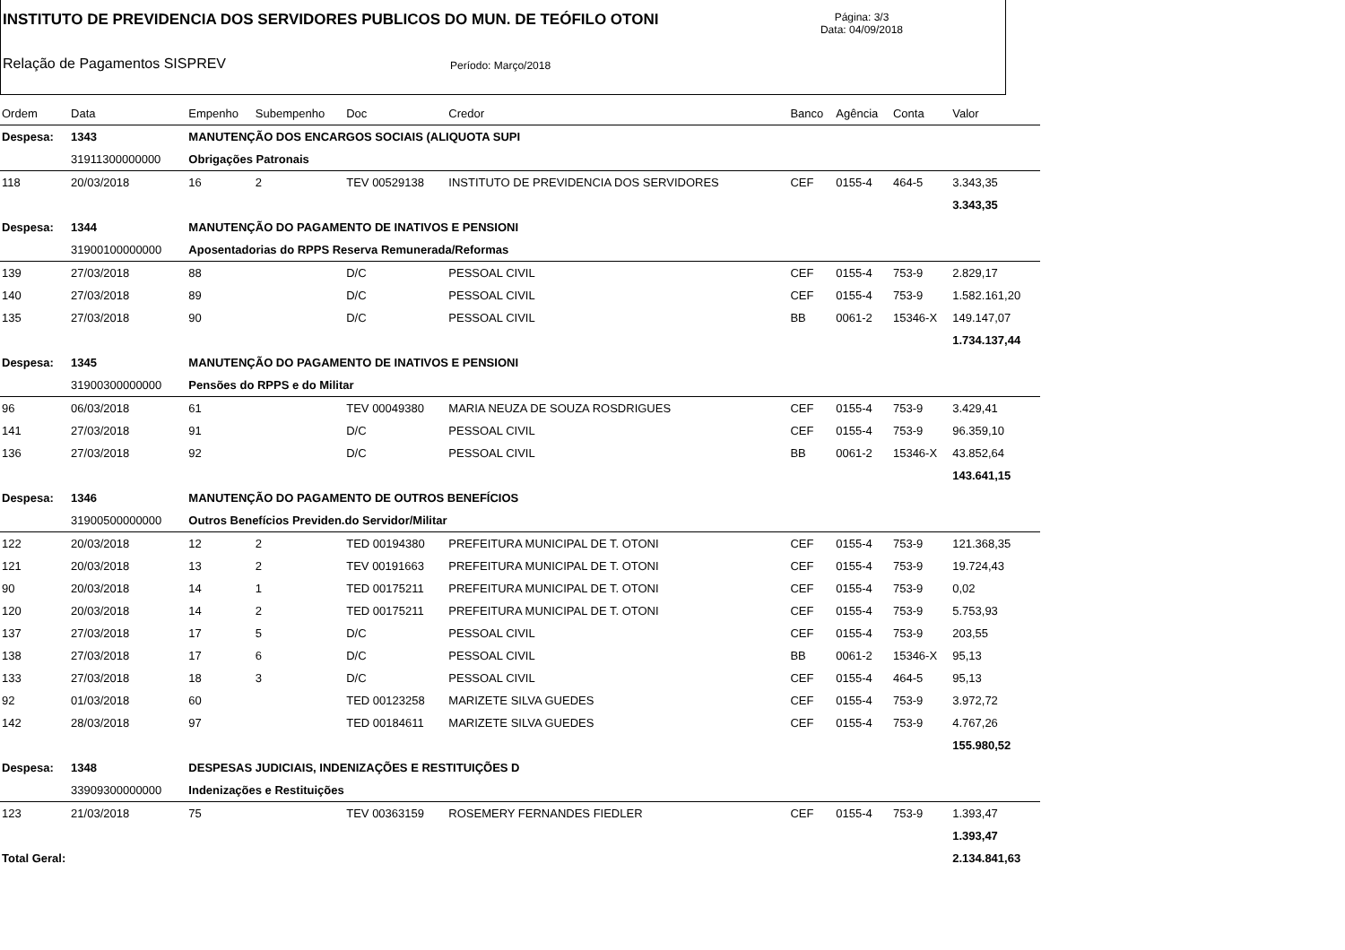INSTITUTO DE PREVIDENCIA DOS SERVIDORES PUBLICOS DO MUN. DE TEÓFILO OTONI
Página: 3/3
Data: 04/09/2018
Relação de Pagamentos SISPREV Período: Março/2018
| Ordem | Data | Empenho | Subempenho | Doc | Credor | Banco | Agência | Conta | Valor |
| --- | --- | --- | --- | --- | --- | --- | --- | --- | --- |
| Despesa: | 1343 | MANUTENÇÃO DOS ENCARGOS SOCIAIS (ALIQUOTA SUPI | | | | | | | |
| | 31911300000000 | Obrigações Patronais | | | | | | | |
| 118 | 20/03/2018 | 16 | 2 | TEV 00529138 | INSTITUTO DE PREVIDENCIA DOS SERVIDORES | CEF | 0155-4 | 464-5 | 3.343,35 |
| | | | | | | | | | 3.343,35 |
| Despesa: | 1344 | MANUTENÇÃO DO PAGAMENTO DE INATIVOS E PENSIONI | | | | | | | |
| | 31900100000000 | Aposentadorias do RPPS Reserva Remunerada/Reformas | | | | | | | |
| 139 | 27/03/2018 | 88 | | D/C | PESSOAL CIVIL | CEF | 0155-4 | 753-9 | 2.829,17 |
| 140 | 27/03/2018 | 89 | | D/C | PESSOAL CIVIL | CEF | 0155-4 | 753-9 | 1.582.161,20 |
| 135 | 27/03/2018 | 90 | | D/C | PESSOAL CIVIL | BB | 0061-2 | 15346-X | 149.147,07 |
| | | | | | | | | | 1.734.137,44 |
| Despesa: | 1345 | MANUTENÇÃO DO PAGAMENTO DE INATIVOS E PENSIONI | | | | | | | |
| | 31900300000000 | Pensões do RPPS e do Militar | | | | | | | |
| 96 | 06/03/2018 | 61 | | TEV 00049380 | MARIA NEUZA DE SOUZA ROSDRIGUES | CEF | 0155-4 | 753-9 | 3.429,41 |
| 141 | 27/03/2018 | 91 | | D/C | PESSOAL CIVIL | CEF | 0155-4 | 753-9 | 96.359,10 |
| 136 | 27/03/2018 | 92 | | D/C | PESSOAL CIVIL | BB | 0061-2 | 15346-X | 43.852,64 |
| | | | | | | | | | 143.641,15 |
| Despesa: | 1346 | MANUTENÇÃO DO PAGAMENTO DE OUTROS BENEFÍCIOS | | | | | | | |
| | 31900500000000 | Outros Benefícios Previden.do Servidor/Militar | | | | | | | |
| 122 | 20/03/2018 | 12 | 2 | TED 00194380 | PREFEITURA MUNICIPAL DE T. OTONI | CEF | 0155-4 | 753-9 | 121.368,35 |
| 121 | 20/03/2018 | 13 | 2 | TEV 00191663 | PREFEITURA MUNICIPAL DE T. OTONI | CEF | 0155-4 | 753-9 | 19.724,43 |
| 90 | 20/03/2018 | 14 | 1 | TED 00175211 | PREFEITURA MUNICIPAL DE T. OTONI | CEF | 0155-4 | 753-9 | 0,02 |
| 120 | 20/03/2018 | 14 | 2 | TED 00175211 | PREFEITURA MUNICIPAL DE T. OTONI | CEF | 0155-4 | 753-9 | 5.753,93 |
| 137 | 27/03/2018 | 17 | 5 | D/C | PESSOAL CIVIL | CEF | 0155-4 | 753-9 | 203,55 |
| 138 | 27/03/2018 | 17 | 6 | D/C | PESSOAL CIVIL | BB | 0061-2 | 15346-X | 95,13 |
| 133 | 27/03/2018 | 18 | 3 | D/C | PESSOAL CIVIL | CEF | 0155-4 | 464-5 | 95,13 |
| 92 | 01/03/2018 | 60 | | TED 00123258 | MARIZETE SILVA GUEDES | CEF | 0155-4 | 753-9 | 3.972,72 |
| 142 | 28/03/2018 | 97 | | TED 00184611 | MARIZETE SILVA GUEDES | CEF | 0155-4 | 753-9 | 4.767,26 |
| | | | | | | | | | 155.980,52 |
| Despesa: | 1348 | DESPESAS JUDICIAIS, INDENIZAÇÕES E RESTITUIÇÕES D | | | | | | | |
| | 33909300000000 | Indenizações e Restituições | | | | | | | |
| 123 | 21/03/2018 | 75 | | TEV 00363159 | ROSEMERY FERNANDES FIEDLER | CEF | 0155-4 | 753-9 | 1.393,47 |
| | | | | | | | | | 1.393,47 |
| Total Geral: | | | | | | | | | 2.134.841,63 |